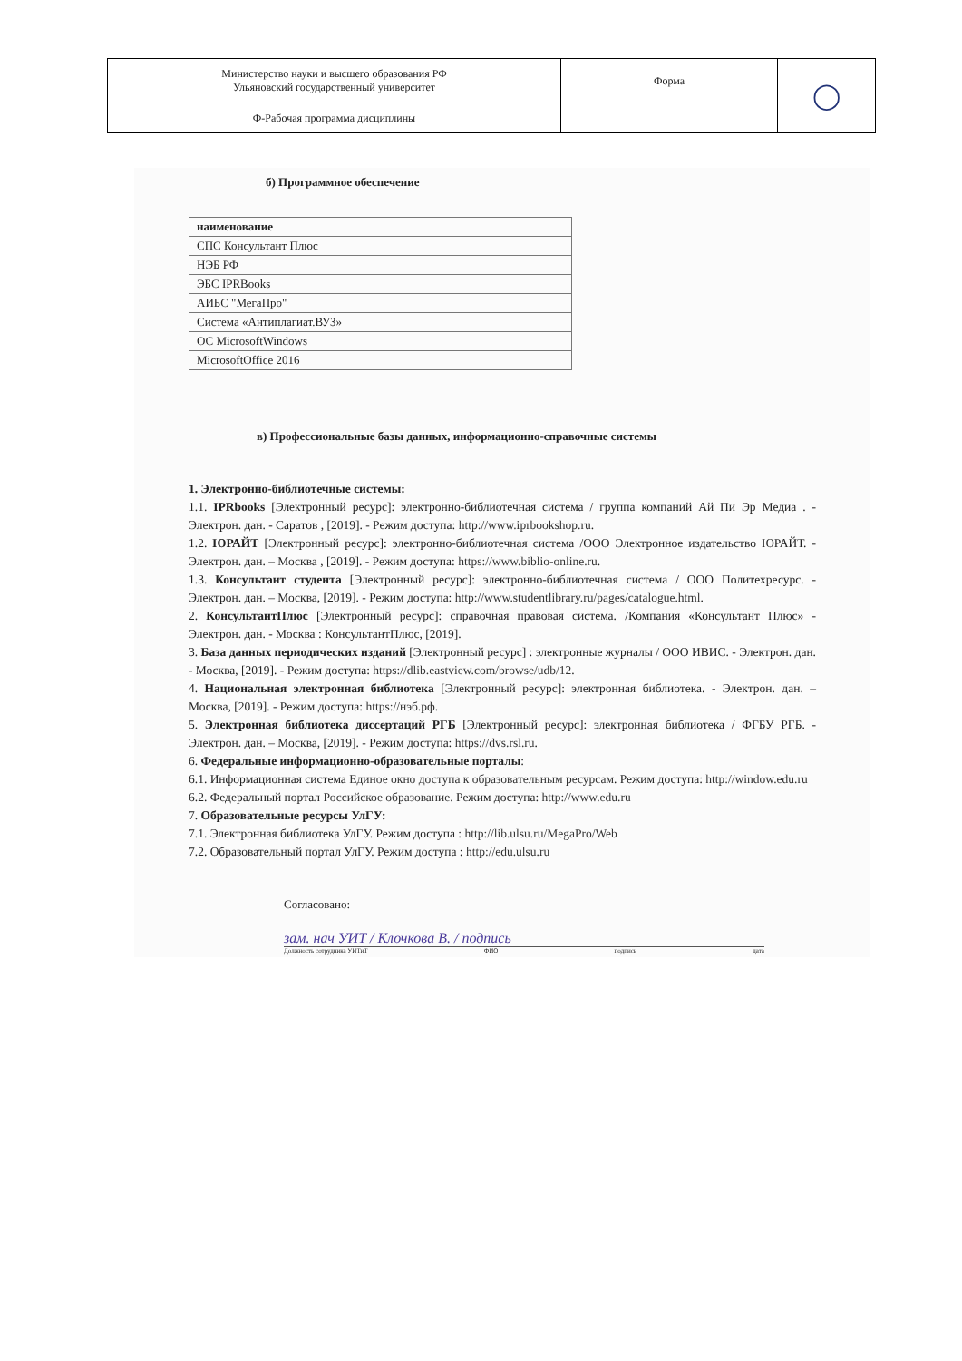| Министерство науки и высшего образования РФ Ульяновский государственный университет | Форма | ◯ |
| Ф-Рабочая программа дисциплины | | |
б) Программное обеспечение
| наименование |
| СПС Консультант Плюс |
| НЭБ РФ |
| ЭБС IPRBooks |
| АИБС "МегаПро" |
| Система «Антиплагиат.ВУЗ» |
| ОС MicrosoftWindows |
| MicrosoftOffice 2016 |
в) Профессиональные базы данных, информационно-справочные системы
1. Электронно-библиотечные системы:
1.1. IPRbooks [Электронный ресурс]: электронно-библиотечная система / группа компаний Ай Пи Эр Медиа . - Электрон. дан. - Саратов , [2019]. - Режим доступа: http://www.iprbookshop.ru.
1.2. ЮРАЙТ [Электронный ресурс]: электронно-библиотечная система /ООО Электронное издательство ЮРАЙТ. - Электрон. дан. – Москва , [2019]. - Режим доступа: https://www.biblio-online.ru.
1.3. Консультант студента [Электронный ресурс]: электронно-библиотечная система / ООО Политехресурс. - Электрон. дан. – Москва, [2019]. - Режим доступа: http://www.studentlibrary.ru/pages/catalogue.html.
2. КонсультантПлюс [Электронный ресурс]: справочная правовая система. /Компания «Консультант Плюс» - Электрон. дан. - Москва : КонсультантПлюс, [2019].
3. База данных периодических изданий [Электронный ресурс] : электронные журналы / ООО ИВИС. - Электрон. дан. - Москва, [2019]. - Режим доступа: https://dlib.eastview.com/browse/udb/12.
4. Национальная электронная библиотека [Электронный ресурс]: электронная библиотека. - Электрон. дан. – Москва, [2019]. - Режим доступа: https://нэб.рф.
5. Электронная библиотека диссертаций РГБ [Электронный ресурс]: электронная библиотека / ФГБУ РГБ. - Электрон. дан. – Москва, [2019]. - Режим доступа: https://dvs.rsl.ru.
6. Федеральные информационно-образовательные порталы:
6.1. Информационная система Единое окно доступа к образовательным ресурсам. Режим доступа: http://window.edu.ru
6.2. Федеральный портал Российское образование. Режим доступа: http://www.edu.ru
7. Образовательные ресурсы УлГУ:
7.1. Электронная библиотека УлГУ. Режим доступа : http://lib.ulsu.ru/MegaPro/Web
7.2. Образовательный портал УлГУ. Режим доступа : http://edu.ulsu.ru
Согласовано:
зам. нач УИТ / Клочкова В. / подпись
Должность сотрудника УИТиТ ФИО подпись дата